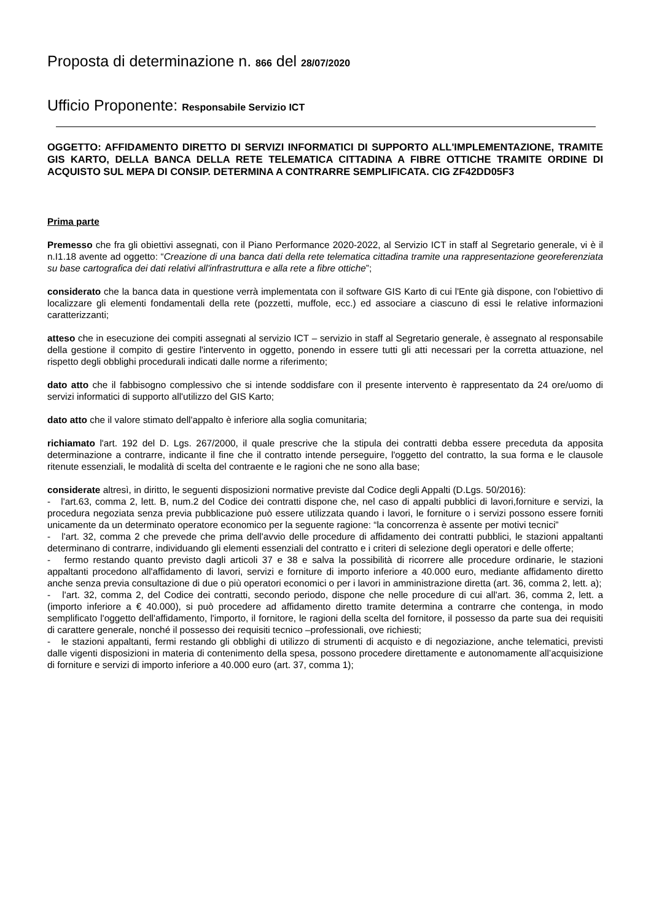Proposta di determinazione n. 866 del 28/07/2020
Ufficio Proponente: Responsabile Servizio ICT
OGGETTO: AFFIDAMENTO DIRETTO DI SERVIZI INFORMATICI DI SUPPORTO ALL'IMPLEMENTAZIONE, TRAMITE GIS KARTO, DELLA BANCA DELLA RETE TELEMATICA CITTADINA A FIBRE OTTICHE TRAMITE ORDINE DI ACQUISTO SUL MEPA DI CONSIP. DETERMINA A CONTRARRE SEMPLIFICATA. CIG ZF42DD05F3
Prima parte
Premesso che fra gli obiettivi assegnati, con il Piano Performance 2020-2022, al Servizio ICT in staff al Segretario generale, vi è il n.I1.18 avente ad oggetto: “Creazione di una banca dati della rete telematica cittadina tramite una rappresentazione georeferenziata su base cartografica dei dati relativi all'infrastruttura e alla rete a fibre ottiche”;
considerato che la banca data in questione verrà implementata con il software GIS Karto di cui l'Ente già dispone, con l'obiettivo di localizzare gli elementi fondamentali della rete (pozzetti, muffole, ecc.) ed associare a ciascuno di essi le relative informazioni caratterizzanti;
atteso che in esecuzione dei compiti assegnati al servizio ICT – servizio in staff al Segretario generale, è assegnato al responsabile della gestione il compito di gestire l'intervento in oggetto, ponendo in essere tutti gli atti necessari per la corretta attuazione, nel rispetto degli obblighi procedurali indicati dalle norme a riferimento;
dato atto che il fabbisogno complessivo che si intende soddisfare con il presente intervento è rappresentato da 24 ore/uomo di servizi informatici di supporto all'utilizzo del GIS Karto;
dato atto che il valore stimato dell'appalto è inferiore alla soglia comunitaria;
richiamato l'art. 192 del D. Lgs. 267/2000, il quale prescrive che la stipula dei contratti debba essere preceduta da apposita determinazione a contrarre, indicante il fine che il contratto intende perseguire, l'oggetto del contratto, la sua forma e le clausole ritenute essenziali, le modalità di scelta del contraente e le ragioni che ne sono alla base;
considerate altresì, in diritto, le seguenti disposizioni normative previste dal Codice degli Appalti (D.Lgs. 50/2016):
- l'art.63, comma 2, lett. B, num.2 del Codice dei contratti dispone che, nel caso di appalti pubblici di lavori,forniture e servizi, la procedura negoziata senza previa pubblicazione può essere utilizzata quando i lavori, le forniture o i servizi possono essere forniti unicamente da un determinato operatore economico per la seguente ragione: “la concorrenza è assente per motivi tecnici”
- l'art. 32, comma 2 che prevede che prima dell'avvio delle procedure di affidamento dei contratti pubblici, le stazioni appaltanti determinano di contrarre, individuando gli elementi essenziali del contratto e i criteri di selezione degli operatori e delle offerte;
- fermo restando quanto previsto dagli articoli 37 e 38 e salva la possibilità di ricorrere alle procedure ordinarie, le stazioni appaltanti procedono all'affidamento di lavori, servizi e forniture di importo inferiore a 40.000 euro, mediante affidamento diretto anche senza previa consultazione di due o più operatori economici o per i lavori in amministrazione diretta (art. 36, comma 2, lett. a);
- l'art. 32, comma 2, del Codice dei contratti, secondo periodo, dispone che nelle procedure di cui all'art. 36, comma 2, lett. a (importo inferiore a € 40.000), si può procedere ad affidamento diretto tramite determina a contrarre che contenga, in modo semplificato l'oggetto dell'affidamento, l'importo, il fornitore, le ragioni della scelta del fornitore, il possesso da parte sua dei requisiti di carattere generale, nonché il possesso dei requisiti tecnico –professionali, ove richiesti;
- le stazioni appaltanti, fermi restando gli obblighi di utilizzo di strumenti di acquisto e di negoziazione, anche telematici, previsti dalle vigenti disposizioni in materia di contenimento della spesa, possono procedere direttamente e autonomamente all’acquisizione di forniture e servizi di importo inferiore a 40.000 euro (art. 37, comma 1);